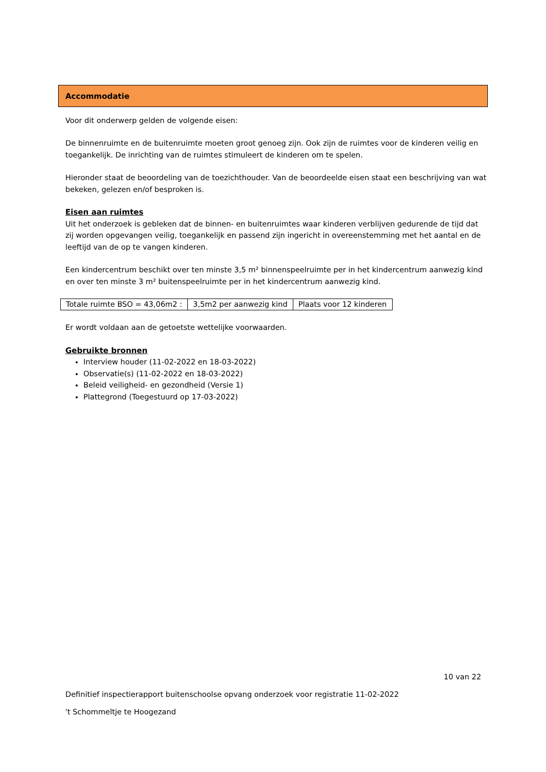Accommodatie
Voor dit onderwerp gelden de volgende eisen:
De binnenruimte en de buitenruimte moeten groot genoeg zijn. Ook zijn de ruimtes voor de kinderen veilig en toegankelijk. De inrichting van de ruimtes stimuleert de kinderen om te spelen.
Hieronder staat de beoordeling van de toezichthouder. Van de beoordeelde eisen staat een beschrijving van wat bekeken, gelezen en/of besproken is.
Eisen aan ruimtes
Uit het onderzoek is gebleken dat de binnen- en buitenruimtes waar kinderen verblijven gedurende de tijd dat zij worden opgevangen veilig, toegankelijk en passend zijn ingericht in overeenstemming met het aantal en de leeftijd van de op te vangen kinderen.
Een kindercentrum beschikt over ten minste 3,5 m² binnenspeelruimte per in het kindercentrum aanwezig kind en over ten minste 3 m² buitenspeelruimte per in het kindercentrum aanwezig kind.
| Totale ruimte BSO = 43,06m2 : | 3,5m2 per aanwezig kind | Plaats voor 12 kinderen |
Er wordt voldaan aan de getoetste wettelijke voorwaarden.
Gebruikte bronnen
Interview houder (11-02-2022 en 18-03-2022)
Observatie(s) (11-02-2022 en 18-03-2022)
Beleid veiligheid- en gezondheid (Versie 1)
Plattegrond (Toegestuurd op 17-03-2022)
10 van 22
Definitief inspectierapport buitenschoolse opvang onderzoek voor registratie 11-02-2022
't Schommeltje te Hoogezand